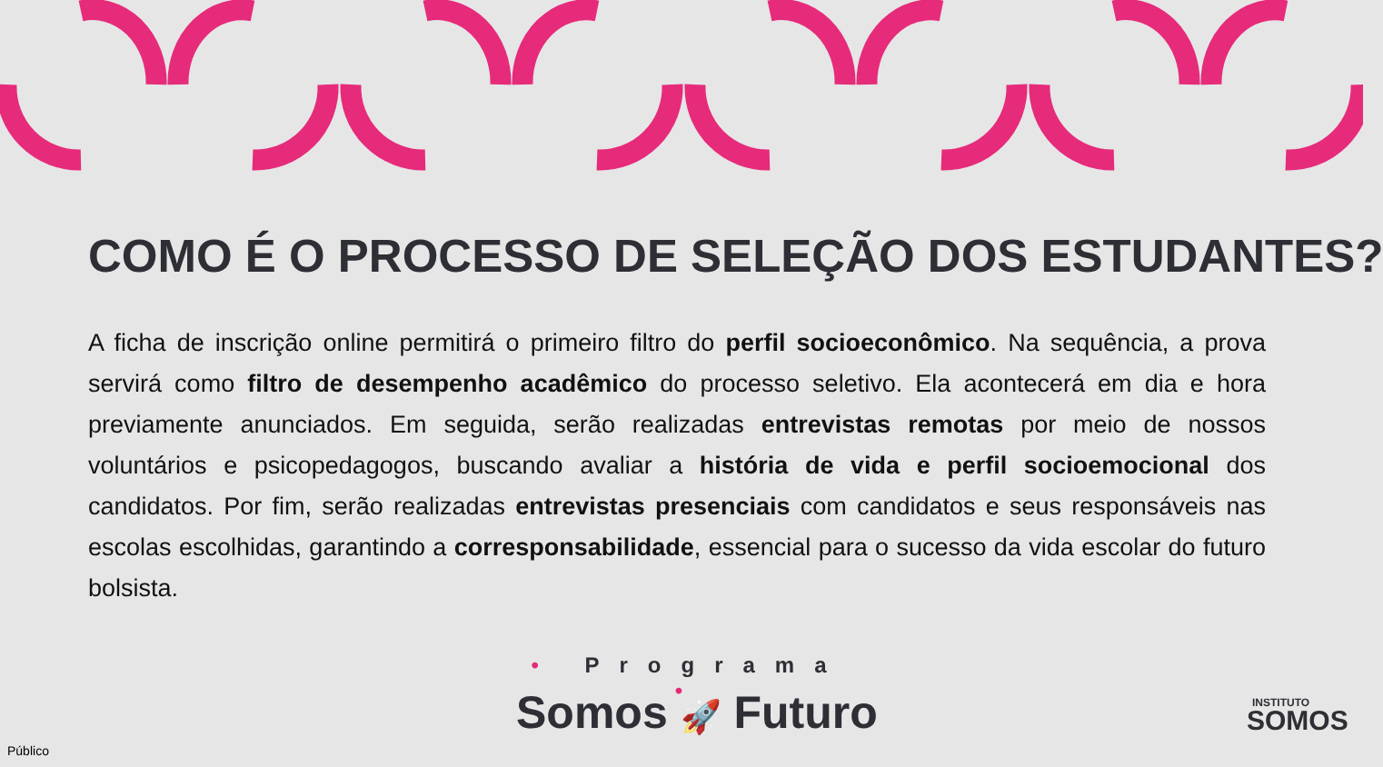COMO É O PROCESSO DE SELEÇÃO DOS ESTUDANTES?
A ficha de inscrição online permitirá o primeiro filtro do perfil socioeconômico. Na sequência, a prova servirá como filtro de desempenho acadêmico do processo seletivo. Ela acontecerá em dia e hora previamente anunciados. Em seguida, serão realizadas entrevistas remotas por meio de nossos voluntários e psicopedagogos, buscando avaliar a história de vida e perfil socioemocional dos candidatos. Por fim, serão realizadas entrevistas presenciais com candidatos e seus responsáveis nas escolas escolhidas, garantindo a corresponsabilidade, essencial para o sucesso da vida escolar do futuro bolsista.
• Programa •
Somos 🚀 Futuro
INSTITUTO
SOMOS
Público